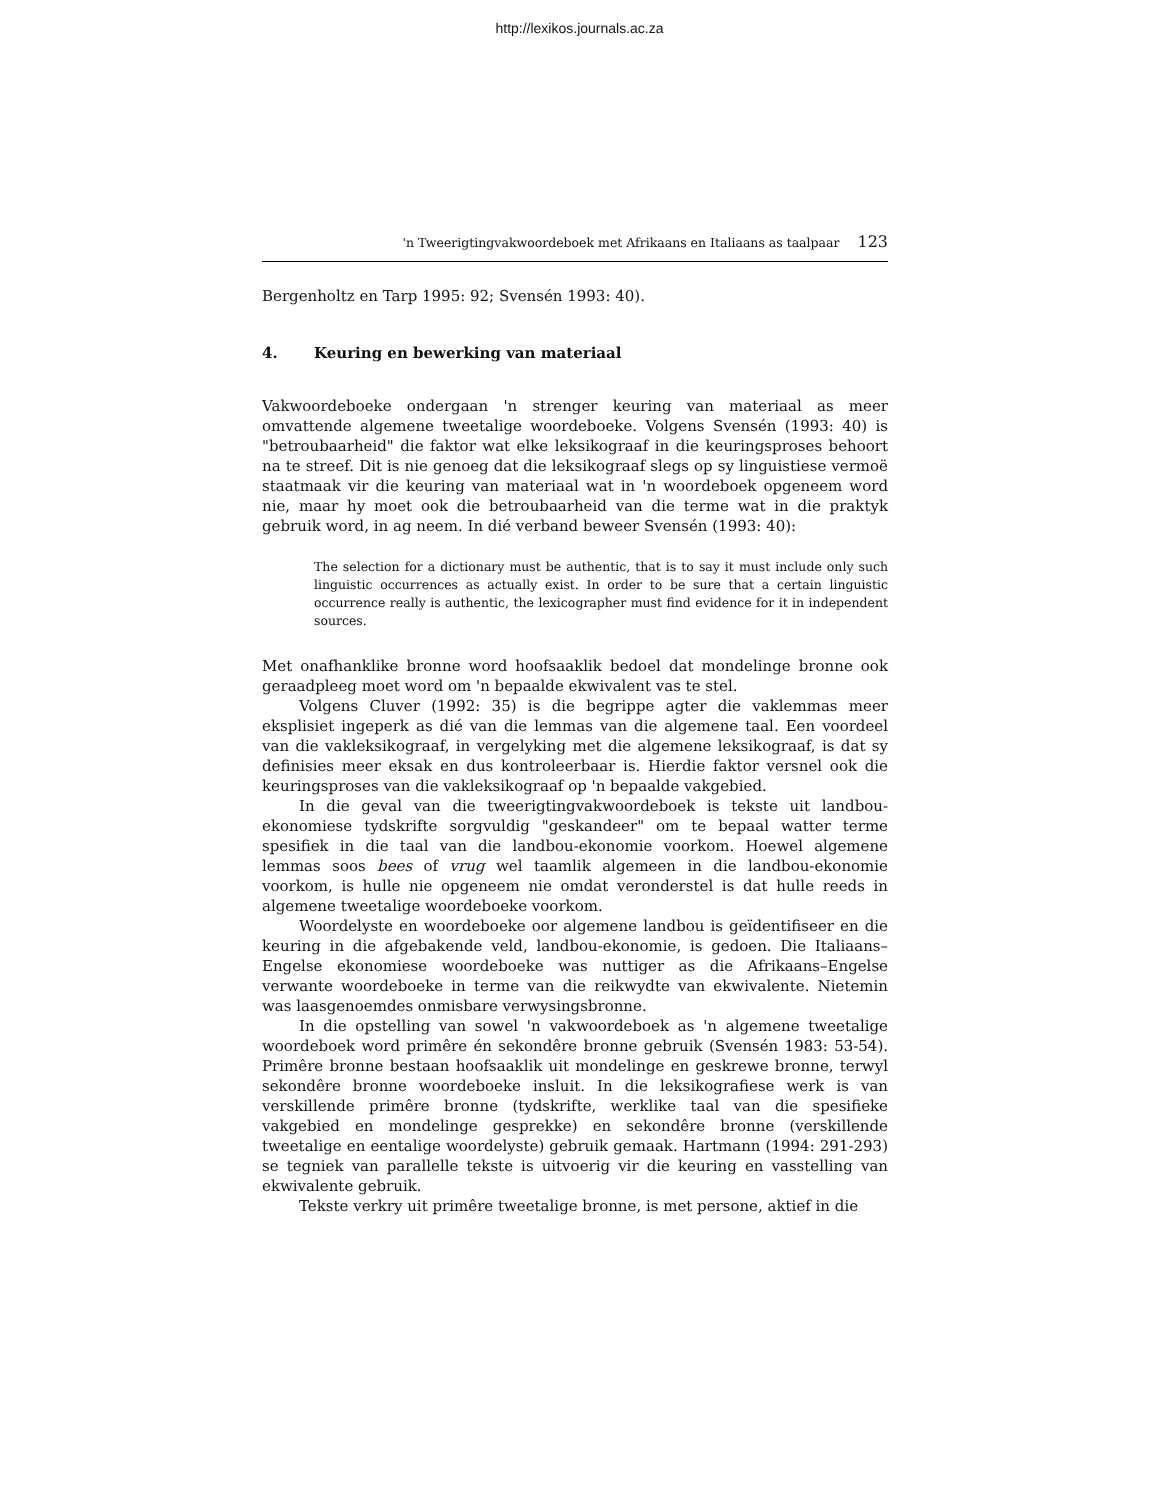http://lexikos.journals.ac.za
'n Tweerigtingvakwoordeboek met Afrikaans en Italiaans as taalpaar 123
Bergenholtz en Tarp 1995: 92; Svensén 1993: 40).
4. Keuring en bewerking van materiaal
Vakwoordeboeke ondergaan 'n strenger keuring van materiaal as meer omvattende algemene tweetalige woordeboeke. Volgens Svensén (1993: 40) is "betroubaarheid" die faktor wat elke leksikograaf in die keuringsproses behoort na te streef. Dit is nie genoeg dat die leksikograaf slegs op sy linguistiese vermoë staatmaak vir die keuring van materiaal wat in 'n woordeboek opgeneem word nie, maar hy moet ook die betroubaarheid van die terme wat in die praktyk gebruik word, in ag neem. In dié verband beweer Svensén (1993: 40):
The selection for a dictionary must be authentic, that is to say it must include only such linguistic occurrences as actually exist. In order to be sure that a certain linguistic occurrence really is authentic, the lexicographer must find evidence for it in independent sources.
Met onafhanklike bronne word hoofsaaklik bedoel dat mondelinge bronne ook geraadpleeg moet word om 'n bepaalde ekwivalent vas te stel.
Volgens Cluver (1992: 35) is die begrippe agter die vaklemmas meer eksplisiet ingeperk as dié van die lemmas van die algemene taal. Een voordeel van die vakleksikograaf, in vergelyking met die algemene leksikograaf, is dat sy definisies meer eksak en dus kontroleerbaar is. Hierdie faktor versnel ook die keuringsproses van die vakleksikograaf op 'n bepaalde vakgebied.
In die geval van die tweerigtingvakwoordeboek is tekste uit landbou-ekonomiese tydskrifte sorgvuldig "geskandeer" om te bepaal watter terme spesifiek in die taal van die landbou-ekonomie voorkom. Hoewel algemene lemmas soos bees of vrug wel taamlik algemeen in die landbou-ekonomie voorkom, is hulle nie opgeneem nie omdat veronderstel is dat hulle reeds in algemene tweetalige woordeboeke voorkom.
Woordelyste en woordeboeke oor algemene landbou is geïdentifiseer en die keuring in die afgebakende veld, landbou-ekonomie, is gedoen. Die Italiaans–Engelse ekonomiese woordeboeke was nuttiger as die Afrikaans–Engelse verwante woordeboeke in terme van die reikwydte van ekwivalente. Nietemin was laasgenoemdes onmisbare verwysingsbronne.
In die opstelling van sowel 'n vakwoordeboek as 'n algemene tweetalige woordeboek word primêre én sekondêre bronne gebruik (Svensén 1983: 53-54). Primêre bronne bestaan hoofsaaklik uit mondelinge en geskrewe bronne, terwyl sekondêre bronne woordeboeke insluit. In die leksikografiese werk is van verskillende primêre bronne (tydskrifte, werklike taal van die spesifieke vakgebied en mondelinge gesprekke) en sekondêre bronne (verskillende tweetalige en eentalige woordelyste) gebruik gemaak. Hartmann (1994: 291-293) se tegniek van parallelle tekste is uitvoerig vir die keuring en vasstelling van ekwivalente gebruik.
Tekste verkry uit primêre tweetalige bronne, is met persone, aktief in die